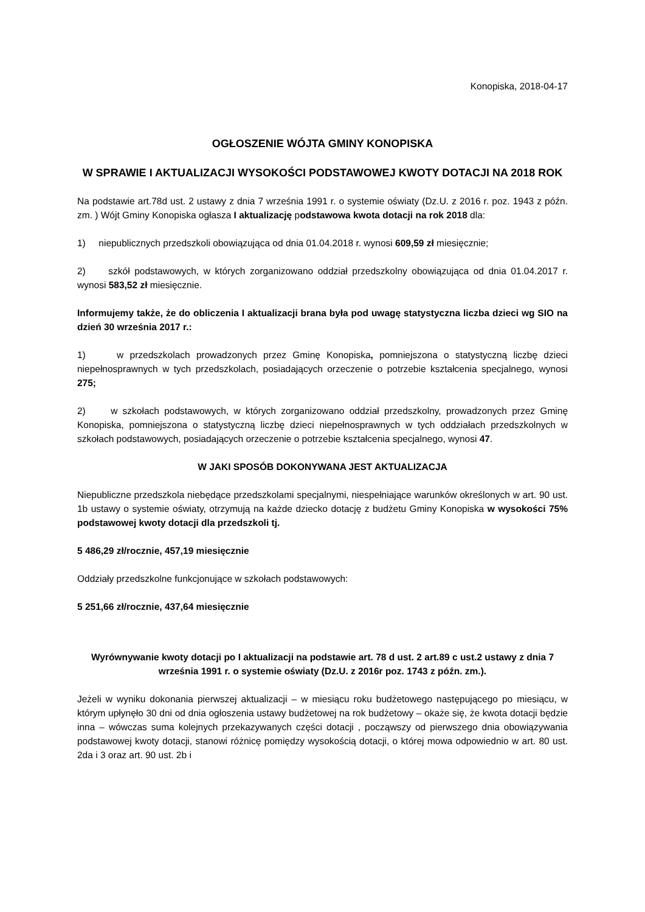Konopiska, 2018-04-17
OGŁOSZENIE WÓJTA GMINY KONOPISKA
W SPRAWIE I AKTUALIZACJI WYSOKOŚCI PODSTAWOWEJ KWOTY DOTACJI NA 2018 ROK
Na podstawie art.78d ust. 2 ustawy z dnia 7 września 1991 r. o systemie oświaty (Dz.U. z 2016 r. poz. 1943 z późn. zm. ) Wójt Gminy Konopiska ogłasza I aktualizację podstawowa kwota dotacji na rok 2018 dla:
1) niepublicznych przedszkoli obowiązująca od dnia 01.04.2018 r. wynosi 609,59 zł miesięcznie;
2) szkół podstawowych, w których zorganizowano oddział przedszkolny obowiązująca od dnia 01.04.2017 r. wynosi 583,52 zł miesięcznie.
Informujemy także, że do obliczenia I aktualizacji brana była pod uwagę statystyczna liczba dzieci wg SIO na dzień 30 września 2017 r.:
1) w przedszkolach prowadzonych przez Gminę Konopiska, pomniejszona o statystyczną liczbę dzieci niepełnosprawnych w tych przedszkolach, posiadających orzeczenie o potrzebie kształcenia specjalnego, wynosi 275;
2) w szkołach podstawowych, w których zorganizowano oddział przedszkolny, prowadzonych przez Gminę Konopiska, pomniejszona o statystyczną liczbę dzieci niepełnosprawnych w tych oddziałach przedszkolnych w szkołach podstawowych, posiadających orzeczenie o potrzebie kształcenia specjalnego, wynosi 47.
W JAKI SPOSÓB DOKONYWANA JEST AKTUALIZACJA
Niepubliczne przedszkola niebędące przedszkolami specjalnymi, niespełniające warunków określonych w art. 90 ust. 1b ustawy o systemie oświaty, otrzymują na każde dziecko dotację z budżetu Gminy Konopiska w wysokości 75% podstawowej kwoty dotacji dla przedszkoli tj.
5 486,29 zł/rocznie, 457,19 miesięcznie
Oddziały przedszkolne funkcjonujące w szkołach podstawowych:
5 251,66 zł/rocznie, 437,64 miesięcznie
Wyrównywanie kwoty dotacji po I aktualizacji na podstawie art. 78 d ust. 2 art.89 c ust.2 ustawy z dnia 7 września 1991 r. o systemie oświaty (Dz.U. z 2016r poz. 1743 z późn. zm.).
Jeżeli w wyniku dokonania pierwszej aktualizacji – w miesiącu roku budżetowego następującego po miesiącu, w którym upłynęło 30 dni od dnia ogłoszenia ustawy budżetowej na rok budżetowy – okaże się, że kwota dotacji będzie inna – wówczas suma kolejnych przekazywanych części dotacji , począwszy od pierwszego dnia obowiązywania podstawowej kwoty dotacji, stanowi różnicę pomiędzy wysokością dotacji, o której mowa odpowiednio w art. 80 ust. 2da i 3 oraz art. 90 ust. 2b i